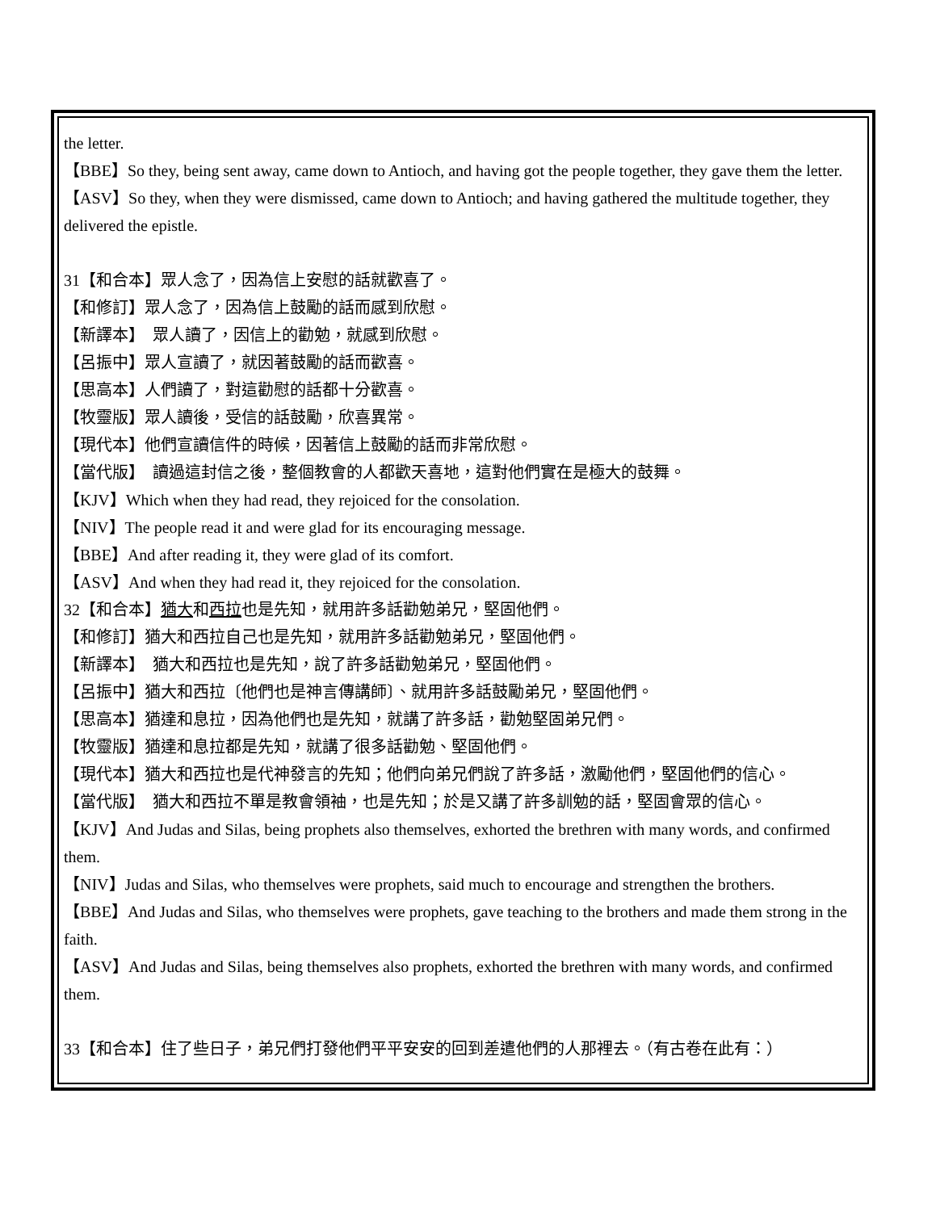the letter.
【BBE】So they, being sent away, came down to Antioch, and having got the people together, they gave them the letter.
【ASV】So they, when they were dismissed, came down to Antioch; and having gathered the multitude together, they delivered the epistle.
31【和合本】眾人念了，因為信上安慰的話就歡喜了。
【和修訂】眾人念了，因為信上鼓勵的話而感到欣慰。
【新譯本】　眾人讀了，因信上的勸勉，就感到欣慰。
【呂振中】眾人宣讀了，就因著鼓勵的話而歡喜。
【思高本】人們讀了，對這勸慰的話都十分歡喜。
【牧靈版】眾人讀後，受信的話鼓勵，欣喜異常。
【現代本】他們宣讀信件的時候，因著信上鼓勵的話而非常欣慰。
【當代版】　讀過這封信之後，整個教會的人都歡天喜地，這對他們實在是極大的鼓舞。
【KJV】Which when they had read, they rejoiced for the consolation.
【NIV】The people read it and were glad for its encouraging message.
【BBE】And after reading it, they were glad of its comfort.
【ASV】And when they had read it, they rejoiced for the consolation.
32【和合本】猶大和西拉也是先知，就用許多話勸勉弟兄，堅固他們。
【和修訂】猶大和西拉自己也是先知，就用許多話勸勉弟兄，堅固他們。
【新譯本】　猶大和西拉也是先知，說了許多話勸勉弟兄，堅固他們。
【呂振中】猶大和西拉〔他們也是神言傳講師〕、就用許多話鼓勵弟兄，堅固他們。
【思高本】猶達和息拉，因為他們也是先知，就講了許多話，勸勉堅固弟兄們。
【牧靈版】猶達和息拉都是先知，就講了很多話勸勉、堅固他們。
【現代本】猶大和西拉也是代神發言的先知；他們向弟兄們說了許多話，激勵他們，堅固他們的信心。
【當代版】　猶大和西拉不單是教會領袖，也是先知；於是又講了許多訓勉的話，堅固會眾的信心。
【KJV】And Judas and Silas, being prophets also themselves, exhorted the brethren with many words, and confirmed them.
【NIV】Judas and Silas, who themselves were prophets, said much to encourage and strengthen the brothers.
【BBE】And Judas and Silas, who themselves were prophets, gave teaching to the brothers and made them strong in the faith.
【ASV】And Judas and Silas, being themselves also prophets, exhorted the brethren with many words, and confirmed them.
33【和合本】住了些日子，弟兄們打發他們平平安安的回到差遣他們的人那裡去。（有古卷在此有：）